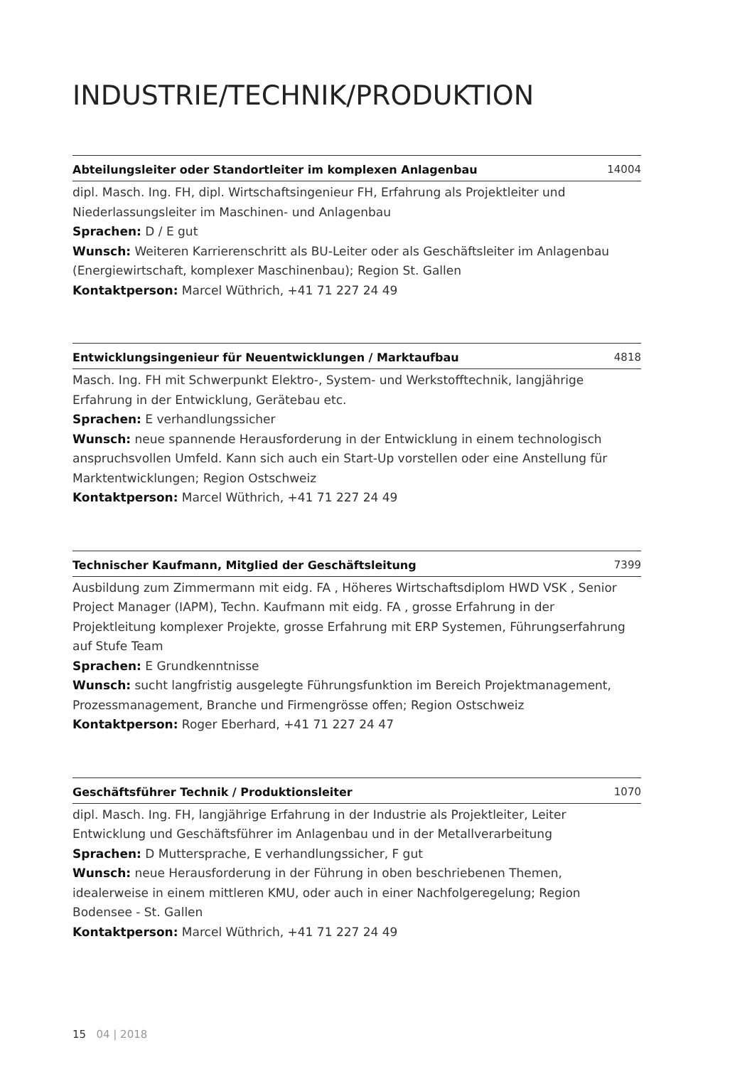INDUSTRIE/TECHNIK/PRODUKTION
Abteilungsleiter oder Standortleiter im komplexen Anlagenbau 14004
dipl. Masch. Ing. FH, dipl. Wirtschaftsingenieur FH, Erfahrung als Projektleiter und Niederlassungsleiter im Maschinen- und Anlagenbau
Sprachen: D / E gut
Wunsch: Weiteren Karrierenschritt als BU-Leiter oder als Geschäftsleiter im Anlagenbau (Energiewirtschaft, komplexer Maschinenbau); Region St. Gallen
Kontaktperson: Marcel Wüthrich, +41 71 227 24 49
Entwicklungsingenieur für Neuentwicklungen / Marktaufbau 4818
Masch. Ing. FH mit Schwerpunkt Elektro-, System- und Werkstofftechnik, langjährige Erfahrung in der Entwicklung, Gerätebau etc.
Sprachen: E verhandlungssicher
Wunsch: neue spannende Herausforderung in der Entwicklung in einem technologisch anspruchsvollen Umfeld. Kann sich auch ein Start-Up vorstellen oder eine Anstellung für Marktentwicklungen; Region Ostschweiz
Kontaktperson: Marcel Wüthrich, +41 71 227 24 49
Technischer Kaufmann, Mitglied der Geschäftsleitung 7399
Ausbildung zum Zimmermann mit eidg. FA , Höheres Wirtschaftsdiplom HWD VSK , Senior Project Manager (IAPM), Techn. Kaufmann mit eidg. FA , grosse Erfahrung in der Projektleitung komplexer Projekte, grosse Erfahrung mit ERP Systemen, Führungserfahrung auf Stufe Team
Sprachen: E Grundkenntnisse
Wunsch: sucht langfristig ausgelegte Führungsfunktion im Bereich Projektmanagement, Prozessmanagement, Branche und Firmengrösse offen; Region Ostschweiz
Kontaktperson: Roger Eberhard, +41 71 227 24 47
Geschäftsführer Technik / Produktionsleiter 1070
dipl. Masch. Ing. FH, langjährige Erfahrung in der Industrie als Projektleiter, Leiter Entwicklung und Geschäftsführer im Anlagenbau und in der Metallverarbeitung
Sprachen: D Muttersprache, E verhandlungssicher, F gut
Wunsch: neue Herausforderung in der Führung in oben beschriebenen Themen, idealerweise in einem mittleren KMU, oder auch in einer Nachfolgeregelung; Region Bodensee - St. Gallen
Kontaktperson: Marcel Wüthrich, +41 71 227 24 49
15 04 | 2018